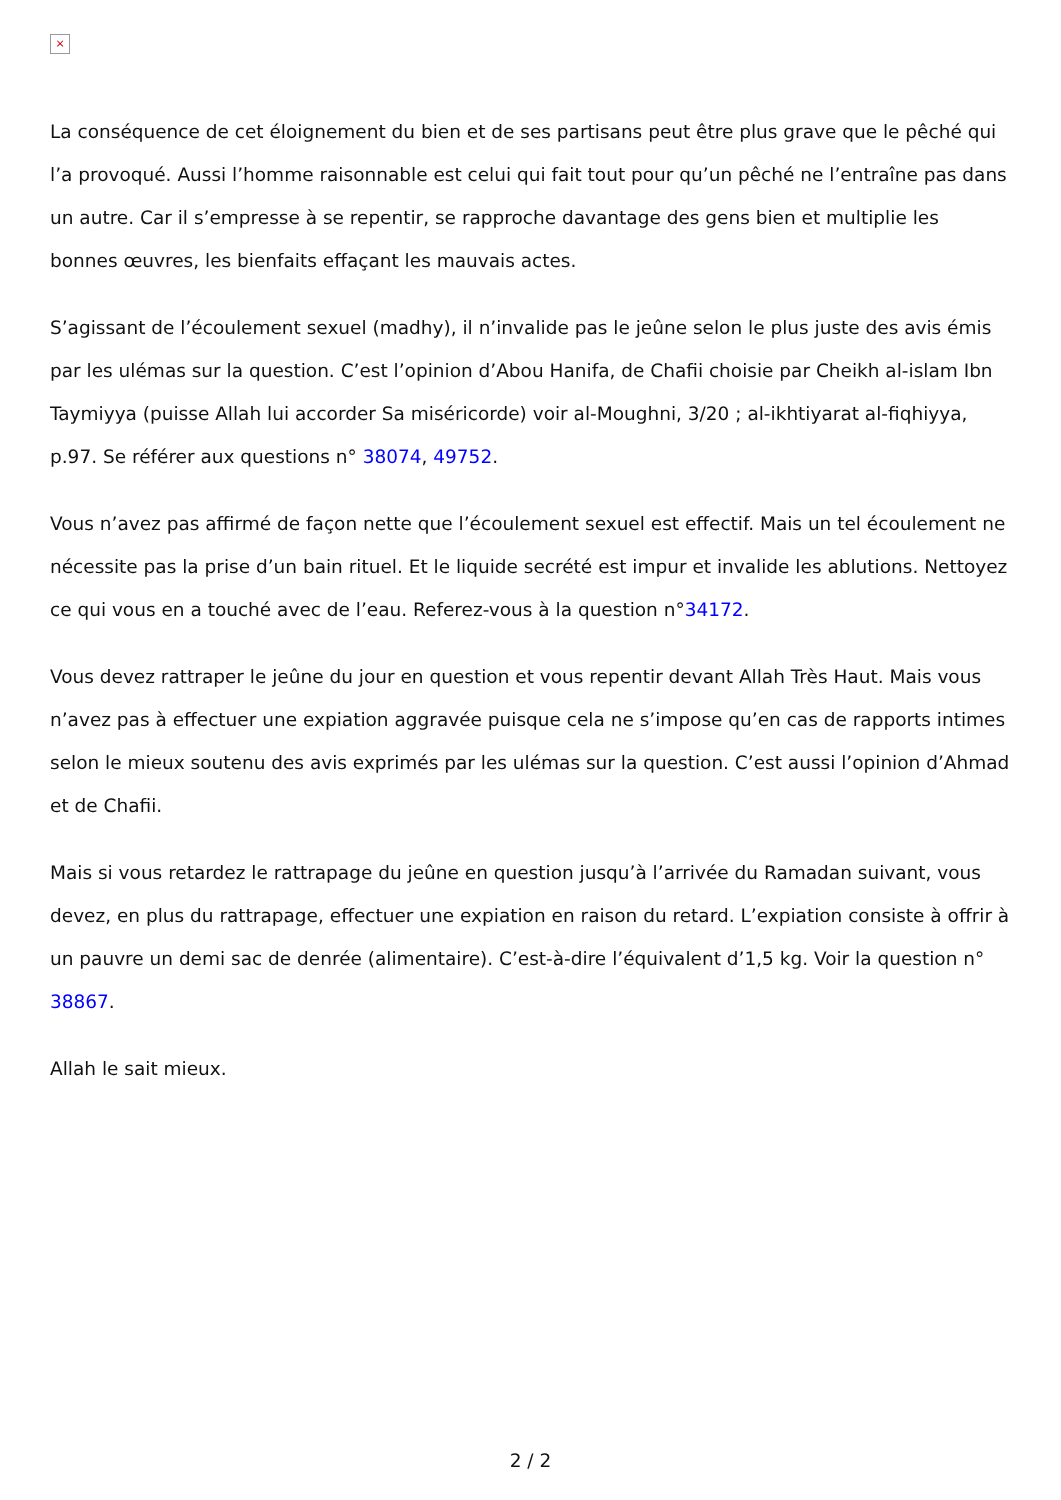×
La conséquence de cet éloignement du bien et de ses partisans peut être plus grave que le pêché qui l’a provoqué. Aussi l’homme raisonnable est celui qui fait tout pour qu’un pêché ne l’entraîne pas dans un autre. Car il s’empresse à se repentir, se rapproche davantage des gens bien et multiplie les bonnes œuvres, les bienfaits effaçant les mauvais actes.
S’agissant de l’écoulement sexuel (madhy), il n’invalide pas le jeûne selon le plus juste des avis émis par les ulémas sur la question. C’est l’opinion d’Abou Hanifa, de Chafii choisie par Cheikh al-islam Ibn Taymiyya (puisse Allah lui accorder Sa miséricorde) voir al-Moughni, 3/20 ; al-ikhtiyarat al-fiqhiyya, p.97. Se référer aux questions n° 38074, 49752.
Vous n’avez pas affirmé de façon nette que l’écoulement sexuel est effectif. Mais un tel écoulement ne nécessite pas la prise d’un bain rituel. Et le liquide secrété est impur et invalide les ablutions. Nettoyez ce qui vous en a touché avec de l’eau. Referez-vous à la question n°34172.
Vous devez rattraper le jeûne du jour en question et vous repentir devant Allah Très Haut. Mais vous n’avez pas à effectuer une expiation aggravée puisque cela ne s’impose qu’en cas de rapports intimes selon le mieux soutenu des avis exprimés par les ulémas sur la question. C’est aussi l’opinion d’Ahmad et de Chafii.
Mais si vous retardez le rattrapage du jeûne en question jusqu’à l’arrivée du Ramadan suivant, vous devez, en plus du rattrapage, effectuer une expiation en raison du retard. L’expiation consiste à offrir à un pauvre un demi sac de denrée (alimentaire). C’est-à-dire l’équivalent d’1,5 kg. Voir la question n° 38867.
Allah le sait mieux.
2 / 2